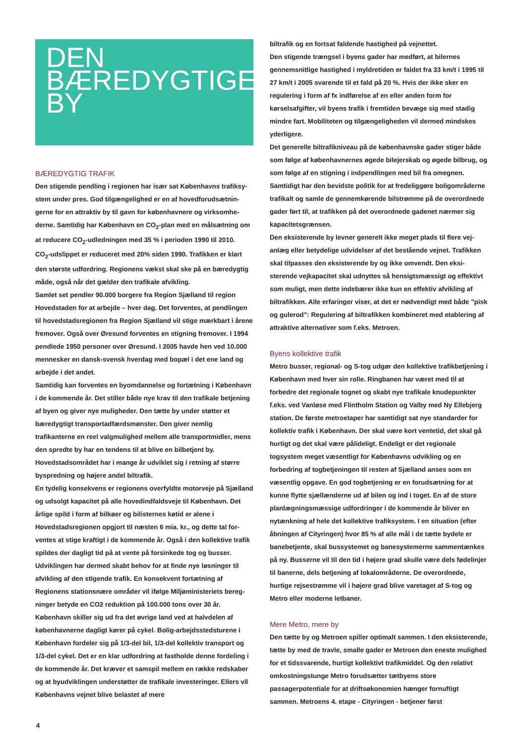DEN
BÆREDYGTIGE
BY
BÆREDYGTIG TRAFIK
Den stigende pendling i regionen har især sat Københavns trafiksy­stem under pres. God tilgængelighed er en af hovedforudsætnin­gerne for en attraktiv by til gavn for københavnere og virksomhe­derne. Samtidig har København en CO<sub>2</sub>-plan med en målsætning om at reducere CO<sub>2</sub>-udledningen med 35 % i perioden 1990 til 2010.
CO<sub>2</sub>-udslippet er reduceret med 20% siden 1990. Trafikken er klart den største udfordring. Regionens vækst skal ske på en bære­dygtig måde, også når det gælder den trafikale afvikling.
Samlet set pendler 90.000 borgere fra Region Sjælland til region Hovedstaden for at arbejde – hver dag. Det forventes, at pend­lingen til hovedstadsregionen fra Region Sjælland vil stige mærk­bart i årene fremover. Også over Øresund forventes en stigning fremover. I 1994 pendlede 1950 personer over Øresund. I 2005 havde hen ved 10.000 mennesker en dansk-svensk hverdag med bopæl i det ene land og arbejde i det andet.
Samtidig kan forventes en byomdannelse og fortætning i Køben­havn i de kommende år. Det stiller både nye krav til den trafikale betjening af byen og giver nye muligheder. Den tætte by under støtter et bæredygtigt transportadfærdsmønster. Den giver nem­lig trafikanterne en reel valgmulighed mellem alle transportmidler, mens den spredte by har en tendens til at blive en bilbetjent by. Hovedstadsområdet har i mange år udviklet sig i retning af større byspredning og højere andel biltrafik.
En tydelig konsekvens er regionens overfyldte motorveje på Sjæl­land og udsolgt kapacitet på alle hovedindfaldsveje til København. Det årlige spild i form af bilkøer og bilisternes køtid er alene i Hovedstadsregionen opgjort til næsten 6 mia. kr., og dette tal for­ventes at stige kraftigt i de kommende år. Også i den kollektive trafik spildes der dagligt tid på at vente på forsinkede tog og bus­ser. Udviklingen har dermed skabt behov for at finde nye løsning­er til afvikling af den stigende trafik. En konsekvent fortætning af Regionens stationsnære områder vil ifølge Miljøministeriets bereg­ninger betyde en CO2 reduktion på 100.000 tons over 30 år. København skiller sig ud fra det øvrige land ved at halvdelen af københavnerne dagligt kører på cykel. Bolig-arbejdsstedsturene i København fordeler sig på 1/3-del bil, 1/3-del kollektiv transport og 1/3-del cykel. Det er en klar udfordring at fastholde denne fordeling i de kommende år. Det kræver et samspil mellem en række redskaber og at byudviklingen understøtter de trafikale investeringer. Ellers vil Københavns vejnet blive belastet af mere
biltrafik og en fortsat faldende hastighed på vejnettet.
Den stigende trængsel i byens gader har medført, at bilernes gennemsnitlige hastighed i myldretiden er faldet fra 33 km/t i 1995 til 27 km/t i 2005 svarende til et fald på 20 %. Hvis der ikke sker en regulering i form af fx indførelse af en eller anden form for kørselsafgifter, vil byens trafik i fremtiden bevæge sig med sta­dig mindre fart. Mobiliteten og tilgængeligheden vil dermed mind­skes yderligere.
Det generelle biltrafikniveau på de københavnske gader stiger både som følge af københavnernes øgede bilejerskab og øgede bilbrug, og som følge af en stigning i indpendlingen med bil fra omegnen. Samtidigt har den bevidste politik for at fredeliggøre boligområderne trafikalt og samle de gennemkørende bilstrømme på de overordnede gader ført til, at trafikken på det overordnede gadenet nærmer sig kapacitetsgrænsen.
Den eksisterende by levner generelt ikke meget plads til flere vej­anlæg eller betydelige udvidelser af det bestående vejnet. Trafik­ken skal tilpasses den eksisterende by og ikke omvendt. Den eksi­sterende vejkapacitet skal udnyttes så hensigtsmæssigt og effektivt som muligt, men dette indebærer ikke kun en effektiv afvikling af biltrafikken. Alle erfaringer viser, at det er nødvendigt med både ”pisk og gulerod”: Regulering af biltrafikken kombineret med etablering af attraktive alternativer som f.eks. Metroen.
Byens kollektive trafik
Metro busser, regional- og S-tog udgør den kollektive trafikbetje­ning i København med hver sin rolle. Ringbanen har været med til at forbedre det regionale tognet og skabt nye trafikale knude­punkter f.eks. ved Vanløse med Flintholm Station og Valby med Ny Ellebjerg station. De første metroetaper har samtidigt sat nye standarder for kollektiv trafik i København. Der skal være kort ventetid, det skal gå hurtigt og det skal være pålideligt. Endeligt er det regionale togsystem meget væsentligt for Københavns udvik­ling og en forbedring af togbetjeningen til resten af Sjælland anses som en væsentlig opgave. En god togbetjening er en forudsæt­ning for at kunne flytte sjællænderne ud af bilen og ind i toget. En af de store planlægningsmæssige udfordringer i de kommende år bliver en nytænkning af hele det kollektive trafiksystem. I en situation (efter åbningen af Cityringen) hvor 85 % af alle mål i de tætte bydele er banebetjente, skal bussystemet og banesystemer­ne sammentænkes på ny. Busserne vil til den tid i højere grad skulle være dels fødelinjer til banerne, dels betjening af lokalom­råderne. De overordnede, hurtige rejsestrømme vil i højere grad blive varetaget af S-tog og Metro eller moderne letbaner.
Mere Metro, mere by
Den tætte by og Metroen spiller optimalt sammen. I den eksiste­rende, tætte by med de travle, smalle gader er Metroen den eneste mulighed for et tidssvarende, hurtigt kollektivt trafikmid­del. Og den relativt omkostningstunge Metro forudsætter tætby­ens store passagerpotentiale for at driftsøkonomien hænger for­nuftigt sammen. Metroens 4. etape - Cityringen - betjener først
4